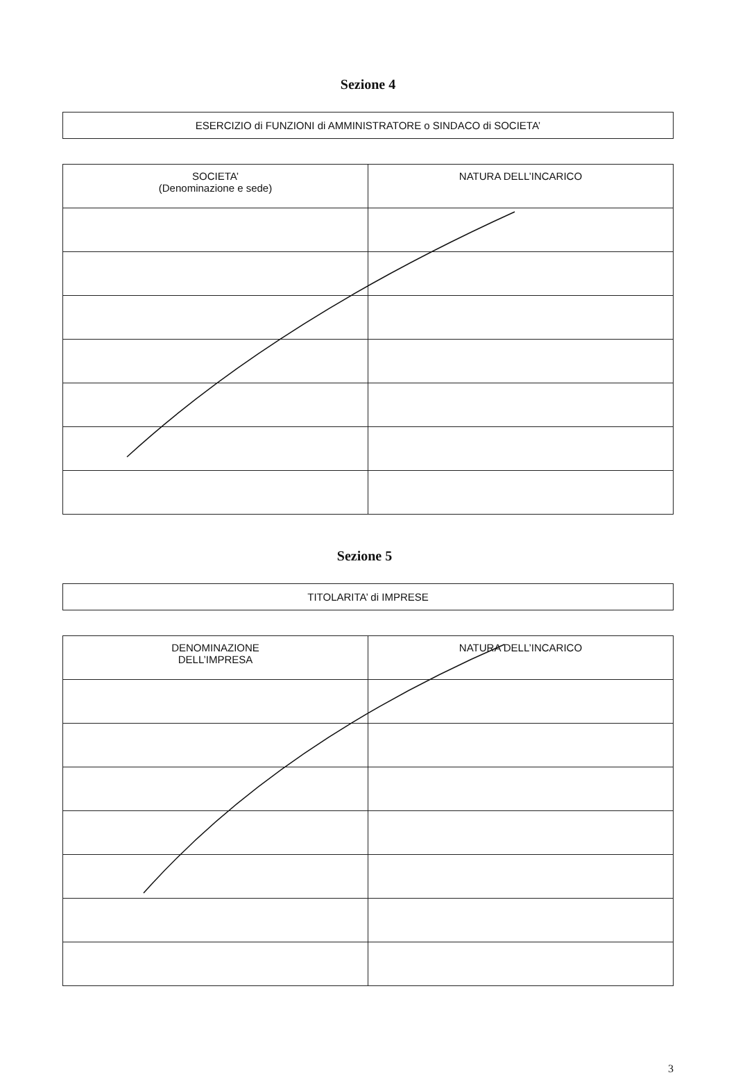Sezione 4
ESERCIZIO di FUNZIONI di AMMINISTRATORE o SINDACO di SOCIETA’
| SOCIETA’ (Denominazione e sede) | NATURA DELL’INCARICO |
| --- | --- |
Sezione 5
TITOLARITA’ di IMPRESE
| DENOMINAZIONE DELL’IMPRESA | NATURA DELL’INCARICO |
| --- | --- |
3